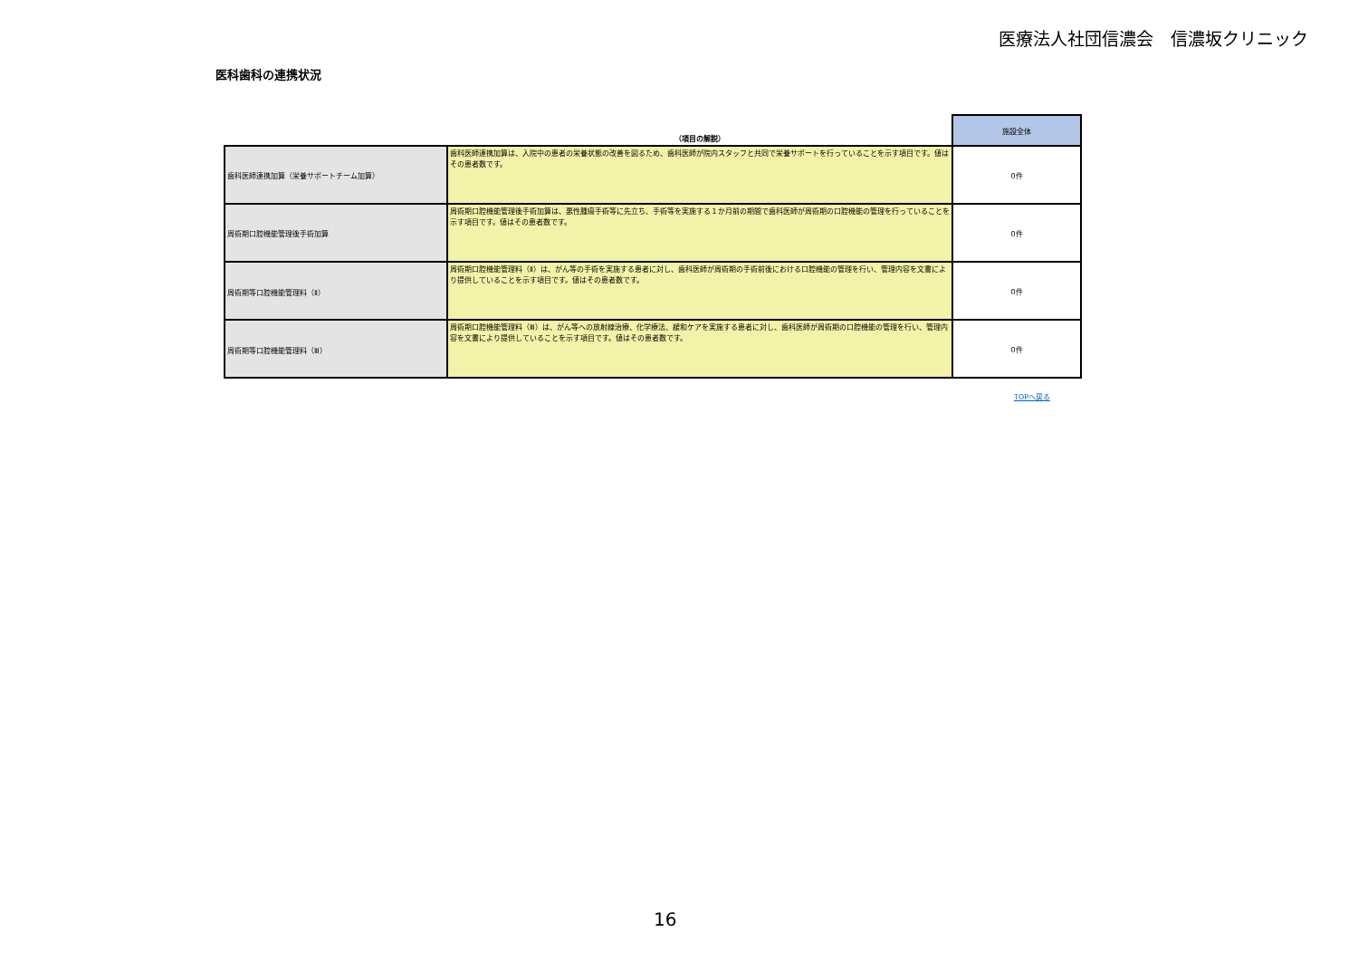医療法人社団信濃会　信濃坂クリニック
医科歯科の連携状況
| | （項目の解説） | 施設全体 |
| --- | --- | --- |
| 歯科医師連携加算（栄養サポートチーム加算） | 歯科医師連携加算は、入院中の患者の栄養状態の改善を図るため、歯科医師が院内スタッフと共同で栄養サポートを行っていることを示す項目です。値はその患者数です。 | 0件 |
| 周術期口腔機能管理後手術加算 | 周術期口腔機能管理後手術加算は、悪性腫瘍手術等に先立ち、手術等を実施する１か月前の期間で歯科医師が周術期の口腔機能の管理を行っていることを示す項目です。値はその患者数です。 | 0件 |
| 周術期等口腔機能管理料（Ⅱ） | 周術期口腔機能管理料（Ⅱ）は、がん等の手術を実施する患者に対し、歯科医師が周術期の手術前後における口腔機能の管理を行い、管理内容を文書により提供していることを示す項目です。値はその患者数です。 | 0件 |
| 周術期等口腔機能管理料（Ⅲ） | 周術期口腔機能管理料（Ⅲ）は、がん等への放射線治療、化学療法、緩和ケアを実施する患者に対し、歯科医師が周術期の口腔機能の管理を行い、管理内容を文書により提供していることを示す項目です。値はその患者数です。 | 0件 |
TOPへ戻る
16